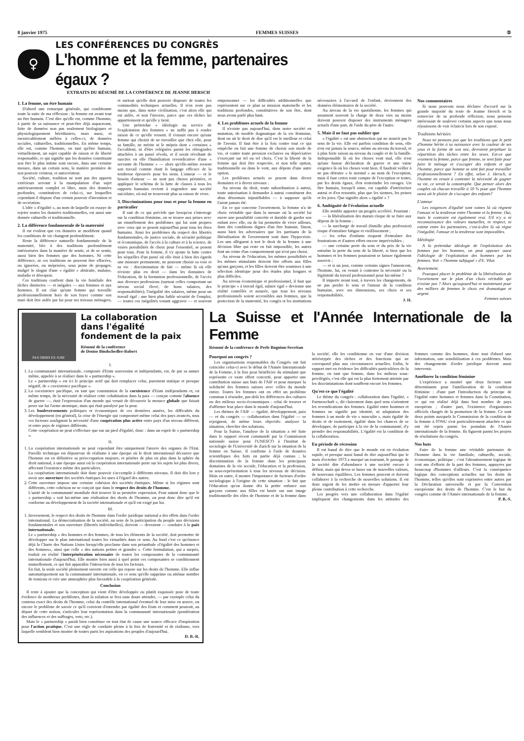8 janvier 1975 FEMMES SUISSES ⑤
♀
LES CONFÉRENCES DU CONGRÈS
L'homme et la femme, partenaires égaux ?
EXTRAITS DU RÉSUMÉ DE LA CONFÉRENCE DE JEANNE HERSCH
1. La femme, un être humain
D'abord une remarque générale, qui conditionne toute la suite de ma réflexion : la femme est avant tout un être humain. C'est dire qu'elle est, comme l'homme, à partir de sa naissance et peut-être déjà auparavant, faite de données non pas seulement biologiques et physiologiquement héréditaires, mais aussi, et inextricablement mêlées à celles-ci, de données sociales, culturelles, traditionnelles. En même temps, elle est, comme l'homme, en tant qu'être humain, virtuellement, un sujet capable de raison et de liberté responsable, ce qui signifie que les données constituant son être le plus intime sont encore, dans une certaine mesure, dans un certain sens, la matière première de son pouvoir créateur, et autocréateur.
Société, culture, tradition ne sont pas des apports extérieurs servant à la manipulation d'un sujet antérieurement complet et libre, mais des données profondes, constitutives de celui-ci, sur lesquelles cependant il dispose d'un certain pouvoir d'invention et de recréation.
L'idée « d'égalité », au nom de laquelle on essaye de rejeter toutes les données traditionnelles, est aussi une donnée culturelle et traditionnelle.
2. La différence fondamentale de la maternité
Il est évident que ces données se modifient quand les conditions de vie changent profondément.
Reste la différence naturelle fondamentale de la maternité, liée à des traditions profondément intériorisées dans la manière de sentir, et de se sentir, aussi bien des femmes que des hommes. Ni cette différence, ni ces traditions ne peuvent être effacées, ou ignorées, ou méprisées, sous peine de propager, malgré le slogan d'une « égalité » abstraite, malaise, maladie et désespoir.
Ces traditions confient dans la vie familiale des tâches distinctes — et inégales — aux femmes et aux hommes. Il est clair qu'une femme qui travaille professionnellement hors de son foyer comme son mari doit être aidée par lui pour ses travaux ménagers, et surtout qu'elle doit pouvoir disposer de toutes les commodités techniques actuelles. Il n'en reste pas moins que, dans notre civilisation, c'est alors elle qui est aidée, et non l'inverse, parce que ces tâches lui appartiennent et qu'elle y tient.
Une prétendue « idéologie au service de l'exploitation des femmes » ne suffit pas à rendre raison de ce qu'elle ressent. Il s'ensuit encore qu'une femme qui choisit de ne travailler que chez elle, pour sa famille, ne mérite ni le mépris dont « certaines » l'accablent, ni d'être reléguées parmi les rétrogrades attachées à un passé révolu, et il serait révoltant de susciter en elle l'humiliation revendicative d'une « servante de l'homme » — alors qu'elle-même ressent son travail comme étant le langage efficace de la tendresse éprouvée pour les siens. L'amour — et le besoin d'amour — ne sont pas choses périmées, et appliquer le schéma de la lutte de classes à tous les rapports humains revient à engendrer une société suicidaire, où nul ne trouverait plus sa raison de vivre.
3. Discriminations pour tous et pour la femme en particulier
Il suit de ce qui précède que lorsqu'on s'interroge sur la condition féminine, on se trouve aux prises avec un emmêlement des problèmes qui lui sont propres avec ceux qui se posent aujourd'hui pour tous les êtres humains. Ainsi les problèmes du respect des libertés fondamentales, de justice sociale, de sécurité politique et économique, de l'accès à la culture et à la science, de vraies possibilités de choix pour l'essentiel, se posent pour tous. Pour la femme, il s'y ajoute la lutte contre les séquelles d'un passé où elle était à bien des égards une mineure permanente, ne pouvant choisir sa voie et sa vie : discrimination de fait — même là où elle n'existe plus en droit — dans les domaines de l'éducation, de la formation professionnelle, de l'accès aux diverses professions (surtout celles comportant un niveau social élevé, de bons salaires, des responsabilités); l'inégalité des salaires, même pour un travail égal ; une bien plus faible sécurité de l'emploi, — toutes ces inégalités venant aggraver — et souvent empoisonner — les difficultés additionnelles que représentent sur ce plan sa mission maternelle et les traditions profondes, constitutives de son être, dont nous avons parlé plus haut.
4. Les problèmes actuels de la femme
Il n'existe pas aujourd'hui, dans notre société en mutation, de modèle dogmatique de la vie féminine, dont on ait le droit de dire qu'il est le meilleur et celui de l'avenir. Il faut être à la fois contre tout ce qui empêche en fait une femme de choisir son mode de vie, et contre toute pression exclusive ou dépréciative s'exerçant sur tel ou tel choix. C'est la liberté de la femme qui doit être respectée, et non telle option, traditionnelle ou dans le vent, aux dépens d'une autre option.
Les problèmes actuels se posent dans divers domaines et à divers niveaux :
Au niveau du droit, toute subordination à autrui, toute autorisation à demander à autrui constituent des abus désormais injustifiables — à supposer qu'ils l'aient jamais été.
En ce qui concerne l'avortement, la femme n'a de choix véritable que dans la mesure où la société lui ouvre une possibilité concrète et durable de garder son enfant avec elle, ou de lui permettre de vivre ailleurs, dans des conditions dignes d'un être humain. Sinon, aussi bien les adversaires que les partisans de la libéralisation de l'avortement sont dans l'hypocrisie. Les uns allèguent à tort le droit de la femme à une décision libre qui reste en fait impossible, les autres font un crime d'un comportement qui n'est pas choisi.
Au niveau de l'éducation, les mêmes possibilités et les mêmes stimulants doivent être offerts aux filles qu'aux garçons, et les filles doivent être soumises à une sélection identique pour des études plus longues et plus difficiles.
Au niveau économique et professionnel, il faut que le principe « à travail égal, salaire égal » devienne une réalité contrôlée et assurée, que tous les niveaux professionnels soient accessibles aux femmes, que la protection de la maternité, les congés et les institutions nécessaires à l'accueil de l'enfant, deviennent des données élémentaires de la société.
Au niveau de la vie quotidienne, les femmes qui assument souvent la charge de deux vies au moins doivent pouvoir disposer des instruments ménagers actuels d'une part, de l'aide du père de l'autre.
5. Mais il ne faut pas oublier que
« l'égalité » est une abstraction qui ne nourrit pas le sens de la vie. Elle est parfois condition de sens, elle n'en est jamais la source, même au niveau du travail, et à plus forte raison au niveau du couple et de la famille. Indispensable là où les choses vont mal, elle n'est qu'une fausse déclaration de guerre et une vaine exigence là où les choses vont bien. Il faudrait veiller à ne pas détruire « le normal » au nom de l'exception, mais il faut certes tenir compte de l'exception et tenter, par les droits égaux, d'en restreindre les ravages. Un être humain, lorsqu'il aime, est capable d'intérioriser autrui et d'en ressentir, plus que les siennes, les peines et les joies. Que signifie alors « égalité » ?
6. Ambiguïté de l'évolution actuelle
Elle semble apporter un progrès accéléré. Pourtant :
— la libéralisation des mœurs risque de se faire aux dépens de la femme ;
— la surcharge de travail (famille plus profession) risque d'entraîner fatigue et vieillissement ;
— les refus d'enfants risquent d'entraîner des frustrations et d'autres effets encore imprévisibles ;
— une certaine perte du sens et du prix de la vie entraîne la perte du sens de la liberté, si bien que les hommes et les femmes pourraient se laisser également asservir ;
— et si un jour, comme certains signes l'annoncent, l'homme, lui, en venait à contester la nécessité ou la légitimité du travail professionnel pour lui-même ?
Il importe avant tout, à travers les changements, de ne pas perdre le sens et l'amour de la condition humaine, avec ses dimensions, ses choix et ses responsabilités.
J. H.
Nos commentaires
Si nous pouvons nous déclarer d'accord sur la grande majorité du texte de Jeanne Hersch et la remercier de sa profonde réflexion, nous pensons intéressant de soulever certains aspects que nous nous réjouissons de voir éclaircir lors de son exposé.
Traditions héritées
Nous ne pensons pas que les traditions que le petit d'homme hérite à sa naissance avec la couleur de ses yeux et la forme de son nez, devraient perpétuer la répartition des tâches entre les sexes. Est-ce que vraiment la femme, parce que femme, se sent faite pour faire le ménage et s'occuper des enfants et que l'homme, parce que homme se sent fait pour travailler professionnellement ? En effet, selon J. Hersch, si l'homme en venait à contester la nécessité de gagner sa vie, ce serait la catastrophe. Que penser alors des couples où chacun travaille à 50 % pour que l'homme aussi ait le plaisir de s'occuper des enfants?
L'amour
Les exigences d'égalité sont vaines là où règnent l'amour et la tendresse entre l'homme et la femme. Oui, mais le contraire est également vrai. S'il n'y a ni reconnaissance des valeurs mutuelles, ni respect, ni estime entre les partenaires, c'est-à-dire là où règne l'inégalité, l'amour et la tendresse sont impossibles.
Idéologie
A la prétendue idéologie de l'exploitation des femmes par les hommes, on peut opposer aussi l'idéologie de l'exploitation des hommes par les femmes. Voir « l'homme subjugué » d'E. Vilar.
Avortement.
Pourquoi placer le problème de la libéralisation de l'avortement sur le plan d'un choix véritable qui n'existe pas ? Alors qu'aujourd'hui et maintenant pour des milliers de femmes le choix est dramatique et urgent.
Femmes suisses
PAX ORBIS EX JURE
La collaboration
dans l'égalité
fondement de la paix
Résumé de la conférence
de Denise Bindschedler-Robert
I.
1. La communauté internationale, composée d'Etats souverains et indépendants, est, de par sa nature même, appelée à se réaliser dans le « partnership ».
Le « partnership » est ici le principe actif qui doit remplacer celui, purement statique et presque négatif, de « coexistence pacifique ».
2. La coexistence pacifique, en tant que constatation de la coexistence d'Etats indépendants et, en même temps, de la nécessité de réaliser cette cohabitation dans la paix — conçue comme l'absence de guerre —, était l'expression d'un monde qui venait de découvrir la menace globale que faisait peser sur lui l'arme atomique, mais qui était paralysé par la peur.
3. Les bouleversements politiques et économiques de ces dernières années, les difficultés du développement (en général), la crise de l'énergie qui compromet même celui des pays avancés, tous ces facteurs soulignent la nécessité d'une coopération plus active entre pays d'un niveau différent, et entre pays de régimes différents.
Cette coopération ne peut s'effectuer que sur un pied d'égalité, donc : dans un esprit de « partnership ».
II.
1. La coopération internationale ne peut cependant être uniquement l'œuvre des organes de l'Etat. Pareille technique est dépourvue de réalisme à une époque où le droit international découvre que l'homme est en définitive sa préoccupation majeure, et pénètre de plus en plus dans la sphère du droit national, à une époque aussi où la coopération internationale porte sur les sujets les plus divers, affectant l'existence même des particuliers.
La coopération internationale doit donc pouvoir s'accomplir à différents niveaux. Il doit dès lors y avoir une ouverture des sociétés étatiques les unes à l'égard des autres.
2. Cette ouverture impose une certaine cohésion des sociétés étatiques. Même si les régimes sont différents, cette cohésion ne se conçoit que dans le respect des droits de l'homme.
L'unité de la communauté mondiale doit trouver là sa première expression. Pour autant donc que le « partnership » soit lui-même une réalisation des droits de l'homme, on peut donc dire qu'il est conforme au développement de la société internationale et qu'il est exigé par lui.
III.
1. Inversement, le respect des droits de l'homme dans l'ordre juridique national a des effets dans l'ordre international. La démocratisation de la société, au sens de la participation du peuple aux décisions fondamentales et son ouverture (libertés individuelles), doivent — devraient — conduire à la paix internationale.
Le « partnership » des hommes et des femmes, de tous les éléments de la société, doit permettre de développer sur le plan international toutes les virtualités dans ce sens. Au fond c'est ce qu'énonce déjà la Charte des Nations Unies lorsqu'elle proclame dans son préambule «l'égalité des hommes et des femmes», ainsi que celle « des nations petites et grandes ». Cette formulation, qui a surpris, traduit en réalité l'interpénétration nécessaire de toutes les composantes de la communauté internationale d'aujourd'hui. Elle montre bien aussi à quel point ces composantes se conditionnent mutuellement, ce qui fait apparaître l'interaction de tous les facteurs.
En fait, la seule société pleinement ouverte est celle qui repose sur les droits de l'homme. Elle influe automatiquement sur la communauté internationale, en ce sens qu'elle supprime ou atténue nombre de tensions et crée une atmosphère plus favorable à la coopération générale.
Conclusion
Il reste à ajouter que la conception qui vient d'être développée ou plutôt esquissée pose de toute évidence de nombreux problèmes, dont la solution se fera sans doute attendre, — par exemple celui du contenu exact des droits de l'homme, celui du contrôle international éventuel de leur mise en œuvre, ou encore le problème de savoir ce qu'il convient d'entendre par égalité des Etats et comment pourrait, au départ de cette notion, s'articuler leur représentation dans la communauté internationale (pondération des influences et des suffrages, veto, etc.).
Mais le « partnership » paraît bien constituer en tout état de cause une source efficace d'inspiration pour l'action pratique. C'est une règle de conduite pleine à la fois de fraternité et de réalisme, vers laquelle semblent bien monter de toutes parts les aspirations des peuples d'aujourd'hui.
D. B.-R.
La Suisse et l'Année Internationale de la Femme
Résumé de la conférence de Perle Bugnion-Secrétan
Pourquoi un congrès ?
Les organisations responsables du Congrès ont fait coïncider celui-ci avec le début de l'Année Internationale de la Femme, à la fois pour bénéficier du stimulant que représente ce vaste effort concerté, pour apporter une contribution suisse aux buts de l'AIF et pour marquer la solidarité des femmes suisses avec celles du monde entier. Toutes les femmes ont en effet un problème commun à résoudre, par-delà les différences des cultures ou des milieux socio-économiques : celui de trouver et d'affirmer leur place dans le monde d'aujourd'hui.
Les thèmes de l'AIF — égalité, développement, paix — et du congrès — collaboration dans l'égalité — se rejoignent, de même leurs objectifs: analyser la situation, chercher des solutions.
Pour la Suisse, l'analyse de la situation a été faite dans le rapport récent commandé par la Commission nationale suisse pour l'UNESCO à l'Institut de sociologie de l'Université de Zurich sur la situation de la femme en Suisse. Il confirme à l'aide de données scientifiques des faits en partie déjà connus ; la discrimination de la femme dans les principaux domaines de la vie sociale, l'éducation et la profession, sa sous-représentation à tous les niveaux de décision. Mais en outre, il montre l'importance de facteurs d'ordre sociologique à l'origine de cette situation : le fait que l'éducation qu'on donne dès la petite enfance aux garçons comme aux filles est basée sur une image traditionnelle des rôles de l'homme et de la femme dans la société, elle les conditionne en vue d'une division stéréotypée des tâches et des fonctions qui ne correspond plus aux circonstances actuelles. Enfin, le rapport met en évidence les difficultés particulières de la femme, en tant que femme, dans les milieux sous-privilégiés, c'est elle qui est la plus fortement atteinte par les discriminations dont souffrent encore les femmes.
Qu'est-ce que l'égalité
Le thème du congrès : collaboration dans l'égalité, « Partnerschaft », dit clairement dans quel sens s'orientent les revendications des femmes. Egalité entre hommes et femmes ne signifie pas identité, ni adaptation des femmes à un mode de vie « masculin », mais égalité de droits et de traitement, égalité dans les chances de se développer, de participer à la vie de la communauté, d'y prendre des responsabilités. L'égalité est la condition de la collaboration.
En période de récession
Il est banal de dire que le monde est en évolution rapide, et presque aussi banal de dire aujourd'hui que le mois d'octobre 1973 a marqué un tournant, le passage de la société dite d'abondance à une société encore à définir, mais qui devra se baser sur de nouvelles valeurs, de nouveaux équilibres. Les femmes peuvent et doivent collaborer à la recherche de nouvelles solutions. Il est donc urgent de les mettre en mesure d'apporter leur pleine contribution à cette recherche.
Les progrès vers une collaboration dans l'égalité impliquent des changements dans les attitudes des femmes comme des hommes, donc tout d'abord une information, une sensibilisation à ces problèmes. Mais des changements d'ordre juridique doivent aussi intervenir.
Améliorer la condition féminine
L'expérience a montré que deux facteurs sont déterminants pour l'amélioration de la condition féminine : d'une part l'introduction du principe de l'égalité entre hommes et femmes dans la Constitution, ce qui est réalisé déjà dans bon nombre de pays européens ; d'autre part, l'existence d'organismes officiels chargés de la promotion de la femme. Ce sont deux points auxquels la Commission de la condition de la femme à l'ONU s'est particulièrement attachée et qui ont été repris parmi les postulats de l'Année internationale de la femme. Ils figurent parmi les projets de résolutions du congrès.
Nos buts
Faire de la femme une véritable partenaire de l'homme dans la vie familiale, culturelle, sociale, économique, politique : c'est l'aboutissement logique de cent ans d'efforts de la part des femmes, appuyées par beaucoup d'hommes d'ailleurs. C'est la conséquence logique des conceptions actuelles sur les droits de l'homme, telles qu'elles sont exprimées entre autres par la Déclaration universelle et par la Convention européenne des droits de l'homme. C'est le but du congrès comme de l'Année internationale de la femme.
P. B.-S.